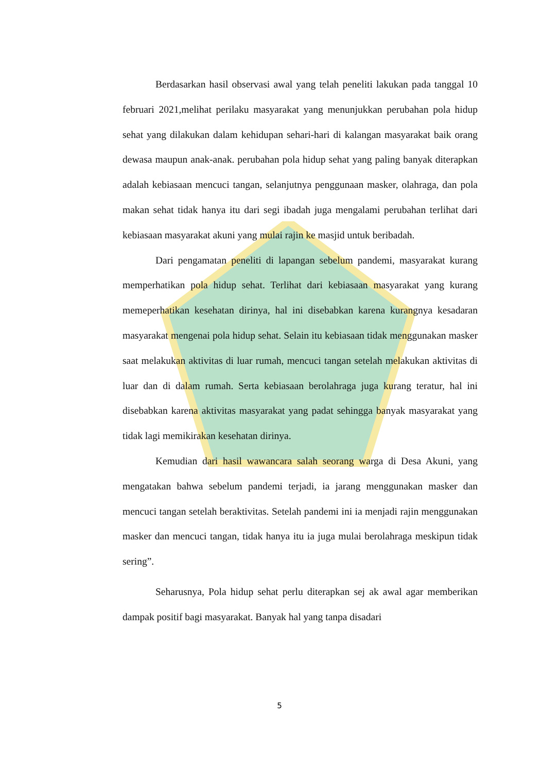Berdasarkan hasil observasi awal yang telah peneliti lakukan pada tanggal 10 februari 2021,melihat perilaku masyarakat yang menunjukkan perubahan pola hidup sehat yang dilakukan dalam kehidupan sehari-hari di kalangan masyarakat baik orang dewasa maupun anak-anak. perubahan pola hidup sehat yang paling banyak diterapkan adalah kebiasaan mencuci tangan, selanjutnya penggunaan masker, olahraga, dan pola makan sehat tidak hanya itu dari segi ibadah juga mengalami perubahan terlihat dari kebiasaan masyarakat akuni yang mulai rajin ke masjid untuk beribadah.
Dari pengamatan peneliti di lapangan sebelum pandemi, masyarakat kurang memperhatikan pola hidup sehat. Terlihat dari kebiasaan masyarakat yang kurang memeperhatikan kesehatan dirinya, hal ini disebabkan karena kurangnya kesadaran masyarakat mengenai pola hidup sehat. Selain itu kebiasaan tidak menggunakan masker saat melakukan aktivitas di luar rumah, mencuci tangan setelah melakukan aktivitas di luar dan di dalam rumah. Serta kebiasaan berolahraga juga kurang teratur, hal ini disebabkan karena aktivitas masyarakat yang padat sehingga banyak masyarakat yang tidak lagi memikirakan kesehatan dirinya.
Kemudian dari hasil wawancara salah seorang warga di Desa Akuni, yang mengatakan bahwa sebelum pandemi terjadi, ia jarang menggunakan masker dan mencuci tangan setelah beraktivitas. Setelah pandemi ini ia menjadi rajin menggunakan masker dan mencuci tangan, tidak hanya itu ia juga mulai berolahraga meskipun tidak sering”.
Seharusnya, Pola hidup sehat perlu diterapkan sej ak awal agar memberikan dampak positif bagi masyarakat. Banyak hal yang tanpa disadari
5